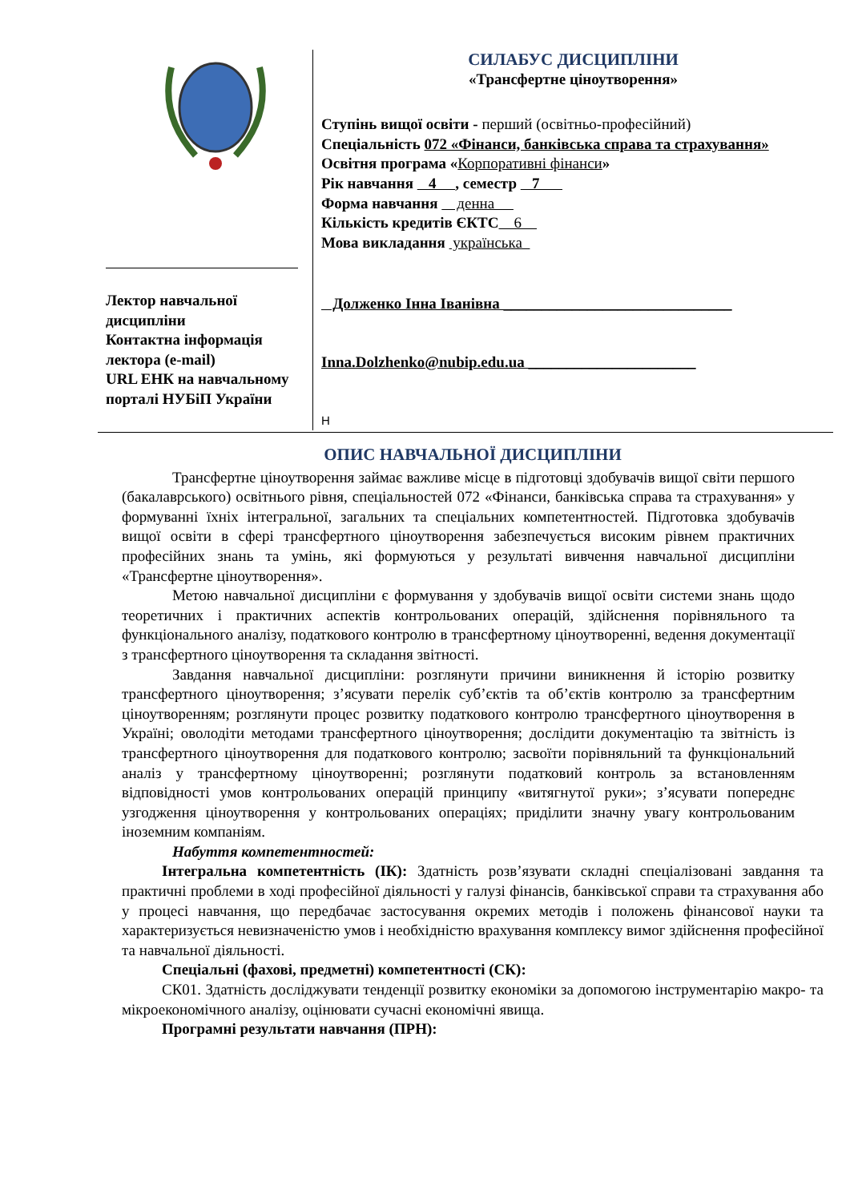| Лектор навчальної дисципліни Контактна інформація лектора (e-mail) URL ЕНК на навчальному порталі НУБіП України | СИЛАБУС ДИСЦИПЛІНИ «Трансфертне ціноутворення» Ступінь вищої освіти - перший (освітньо-професійний) Спеціальність 072 «Фінанси, банківська справа та страхування» Освітня програма « Корпоративні фінанси » Рік навчання 4 , семестр 7 Форма навчання денна Кількість кредитів ЄКТС 6 Мова викладання українська Долженко Інна Іванівна ______________________________ Inna.Dolzhenko@nubip.edu.ua ______________________ Н |
ОПИС НАВЧАЛЬНОЇ ДИСЦИПЛІНИ
Трансфертне ціноутворення займає важливе місце в підготовці здобувачів вищої світи першого (бакалаврського) освітнього рівня, спеціальностей 072 «Фінанси, банківська справа та страхування» у формуванні їхніх інтегральної, загальних та спеціальних компетентностей. Підготовка здобувачів вищої освіти в сфері трансфертного ціноутворення забезпечується високим рівнем практичних професійних знань та умінь, які формуються у результаті вивчення навчальної дисципліни «Трансфертне ціноутворення».
Метою навчальної дисципліни є формування у здобувачів вищої освіти системи знань щодо теоретичних і практичних аспектів контрольованих операцій, здійснення порівняльного та функціонального аналізу, податкового контролю в трансфертному ціноутворенні, ведення документації з трансфертного ціноутворення та складання звітності.
Завдання навчальної дисципліни: розглянути причини виникнення й історію розвитку трансфертного ціноутворення; з’ясувати перелік суб’єктів та об’єктів контролю за трансфертним ціноутворенням; розглянути процес розвитку податкового контролю трансфертного ціноутворення в Україні; оволодіти методами трансфертного ціноутворення; дослідити документацію та звітність із трансфертного ціноутворення для податкового контролю; засвоїти порівняльний та функціональний аналіз у трансфертному ціноутворенні; розглянути податковий контроль за встановленням відповідності умов контрольованих операцій принципу «витягнутої руки»; з’ясувати попереднє узгодження ціноутворення у контрольованих операціях; приділити значну увагу контрольованим іноземним компаніям.
Набуття компетентностей:
Інтегральна компетентність (ІК): Здатність розв’язувати складні спеціалізовані завдання та практичні проблеми в ході професійної діяльності у галузі фінансів, банківської справи та страхування або у процесі навчання, що передбачає застосування окремих методів і положень фінансової науки та характеризується невизначеністю умов і необхідністю врахування комплексу вимог здійснення професійної та навчальної діяльності.
Спеціальні (фахові, предметні) компетентності (СК):
СК01. Здатність досліджувати тенденції розвитку економіки за допомогою інструментарію макро- та мікроекономічного аналізу, оцінювати сучасні економічні явища.
Програмні результати навчання (ПРН):